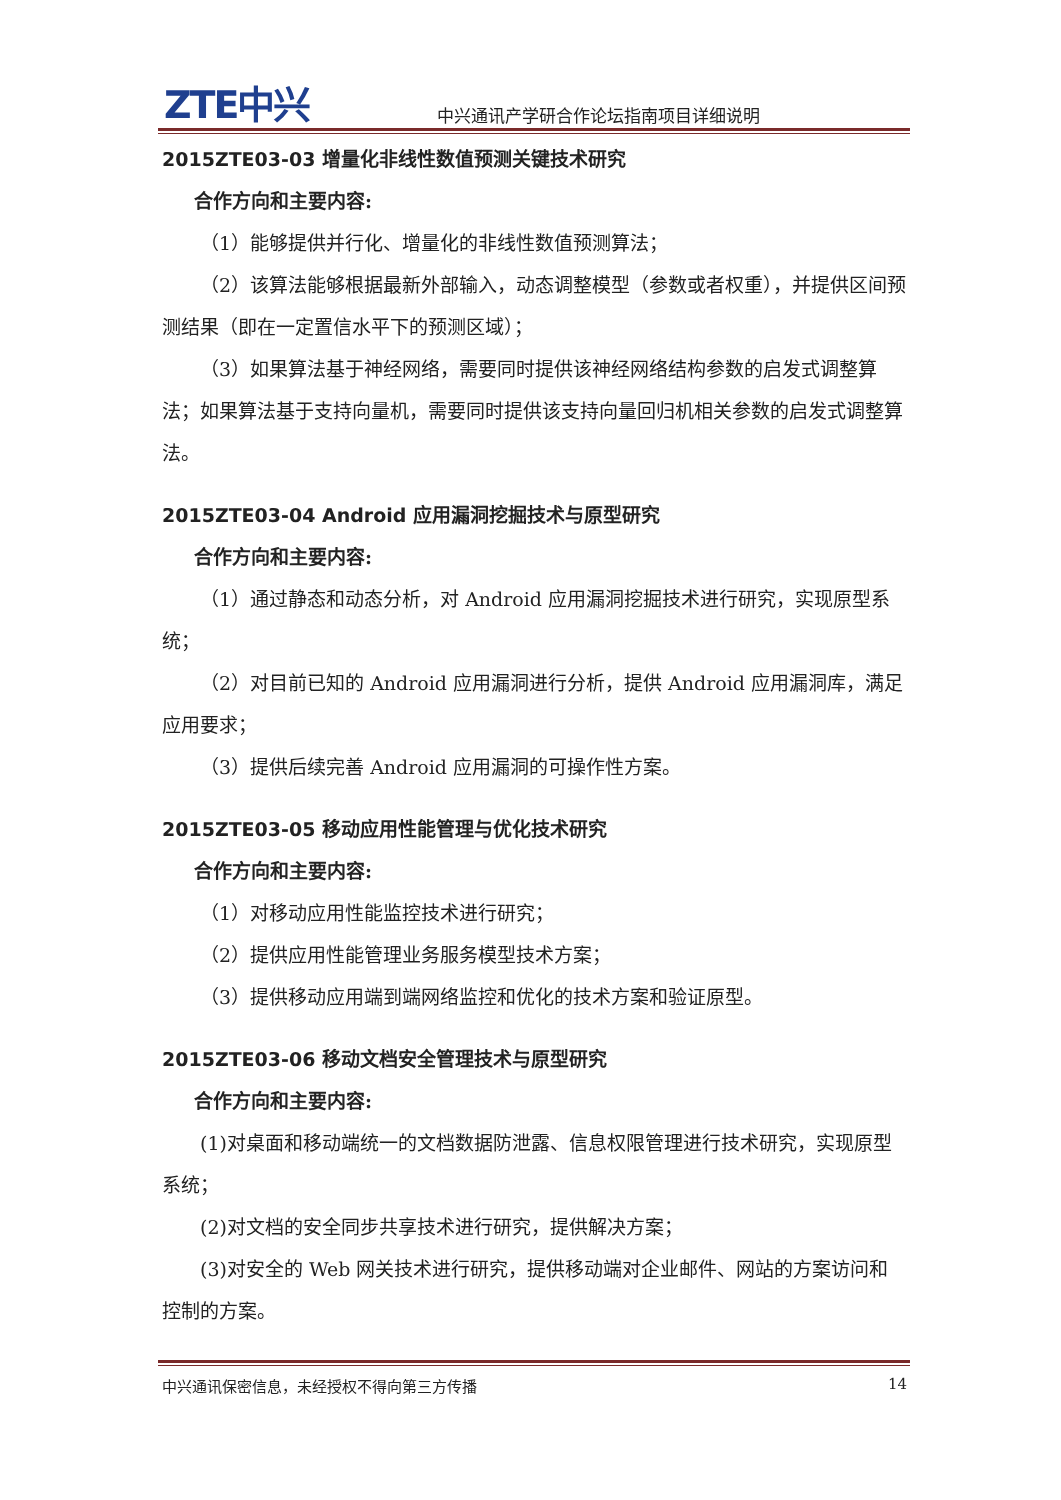ZTE中兴
中兴通讯产学研合作论坛指南项目详细说明
2015ZTE03-03 增量化非线性数值预测关键技术研究
合作方向和主要内容:
（1）能够提供并行化、增量化的非线性数值预测算法；
（2）该算法能够根据最新外部输入，动态调整模型（参数或者权重），并提供区间预测结果（即在一定置信水平下的预测区域）；
（3）如果算法基于神经网络，需要同时提供该神经网络结构参数的启发式调整算法；如果算法基于支持向量机，需要同时提供该支持向量回归机相关参数的启发式调整算法。
2015ZTE03-04 Android 应用漏洞挖掘技术与原型研究
合作方向和主要内容:
（1）通过静态和动态分析，对 Android 应用漏洞挖掘技术进行研究，实现原型系统；
（2）对目前已知的 Android 应用漏洞进行分析，提供 Android 应用漏洞库，满足应用要求；
（3）提供后续完善 Android 应用漏洞的可操作性方案。
2015ZTE03-05 移动应用性能管理与优化技术研究
合作方向和主要内容:
（1）对移动应用性能监控技术进行研究；
（2）提供应用性能管理业务服务模型技术方案；
（3）提供移动应用端到端网络监控和优化的技术方案和验证原型。
2015ZTE03-06 移动文档安全管理技术与原型研究
合作方向和主要内容:
(1)对桌面和移动端统一的文档数据防泄露、信息权限管理进行技术研究，实现原型系统；
(2)对文档的安全同步共享技术进行研究，提供解决方案；
(3)对安全的 Web 网关技术进行研究，提供移动端对企业邮件、网站的方案访问和控制的方案。
中兴通讯保密信息，未经授权不得向第三方传播 14